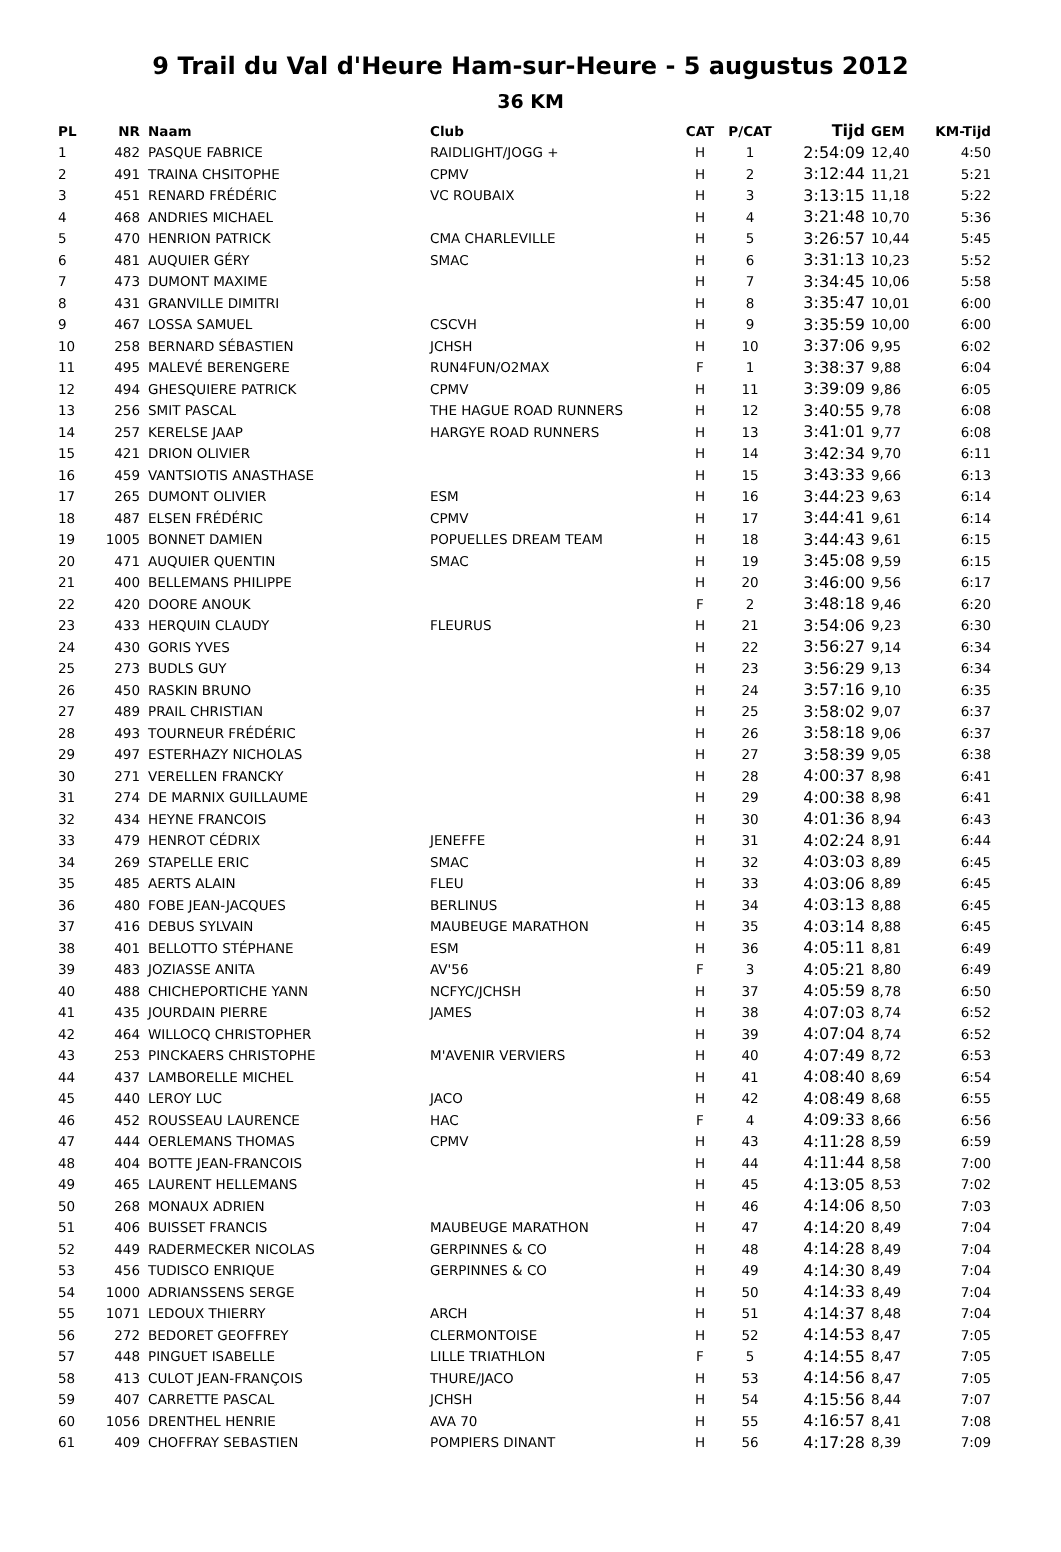9 Trail du Val d'Heure Ham-sur-Heure - 5 augustus 2012
36 KM
| PL | NR | Naam | Club | CAT | P/CAT | Tijd | GEM | KM-Tijd |
| --- | --- | --- | --- | --- | --- | --- | --- | --- |
| 1 | 482 | PASQUE FABRICE | RAIDLIGHT/JOGG + | H | 1 | 2:54:09 | 12,40 | 4:50 |
| 2 | 491 | TRAINA CHSITOPHE | CPMV | H | 2 | 3:12:44 | 11,21 | 5:21 |
| 3 | 451 | RENARD FRÉDÉRIC | VC ROUBAIX | H | 3 | 3:13:15 | 11,18 | 5:22 |
| 4 | 468 | ANDRIES MICHAEL | | H | 4 | 3:21:48 | 10,70 | 5:36 |
| 5 | 470 | HENRION PATRICK | CMA CHARLEVILLE | H | 5 | 3:26:57 | 10,44 | 5:45 |
| 6 | 481 | AUQUIER GÉRY | SMAC | H | 6 | 3:31:13 | 10,23 | 5:52 |
| 7 | 473 | DUMONT MAXIME | | H | 7 | 3:34:45 | 10,06 | 5:58 |
| 8 | 431 | GRANVILLE DIMITRI | | H | 8 | 3:35:47 | 10,01 | 6:00 |
| 9 | 467 | LOSSA SAMUEL | CSCVH | H | 9 | 3:35:59 | 10,00 | 6:00 |
| 10 | 258 | BERNARD SÉBASTIEN | JCHSH | H | 10 | 3:37:06 | 9,95 | 6:02 |
| 11 | 495 | MALEVÉ BERENGERE | RUN4FUN/O2MAX | F | 1 | 3:38:37 | 9,88 | 6:04 |
| 12 | 494 | GHESQUIERE PATRICK | CPMV | H | 11 | 3:39:09 | 9,86 | 6:05 |
| 13 | 256 | SMIT PASCAL | THE HAGUE ROAD RUNNERS | H | 12 | 3:40:55 | 9,78 | 6:08 |
| 14 | 257 | KERELSE JAAP | HARGYE ROAD RUNNERS | H | 13 | 3:41:01 | 9,77 | 6:08 |
| 15 | 421 | DRION OLIVIER | | H | 14 | 3:42:34 | 9,70 | 6:11 |
| 16 | 459 | VANTSIOTIS ANASTHASE | | H | 15 | 3:43:33 | 9,66 | 6:13 |
| 17 | 265 | DUMONT OLIVIER | ESM | H | 16 | 3:44:23 | 9,63 | 6:14 |
| 18 | 487 | ELSEN FRÉDÉRIC | CPMV | H | 17 | 3:44:41 | 9,61 | 6:14 |
| 19 | 1005 | BONNET DAMIEN | POPUELLES DREAM TEAM | H | 18 | 3:44:43 | 9,61 | 6:15 |
| 20 | 471 | AUQUIER QUENTIN | SMAC | H | 19 | 3:45:08 | 9,59 | 6:15 |
| 21 | 400 | BELLEMANS PHILIPPE | | H | 20 | 3:46:00 | 9,56 | 6:17 |
| 22 | 420 | DOORE ANOUK | | F | 2 | 3:48:18 | 9,46 | 6:20 |
| 23 | 433 | HERQUIN CLAUDY | FLEURUS | H | 21 | 3:54:06 | 9,23 | 6:30 |
| 24 | 430 | GORIS YVES | | H | 22 | 3:56:27 | 9,14 | 6:34 |
| 25 | 273 | BUDLS GUY | | H | 23 | 3:56:29 | 9,13 | 6:34 |
| 26 | 450 | RASKIN BRUNO | | H | 24 | 3:57:16 | 9,10 | 6:35 |
| 27 | 489 | PRAIL CHRISTIAN | | H | 25 | 3:58:02 | 9,07 | 6:37 |
| 28 | 493 | TOURNEUR FRÉDÉRIC | | H | 26 | 3:58:18 | 9,06 | 6:37 |
| 29 | 497 | ESTERHAZY NICHOLAS | | H | 27 | 3:58:39 | 9,05 | 6:38 |
| 30 | 271 | VERELLEN FRANCKY | | H | 28 | 4:00:37 | 8,98 | 6:41 |
| 31 | 274 | DE MARNIX GUILLAUME | | H | 29 | 4:00:38 | 8,98 | 6:41 |
| 32 | 434 | HEYNE FRANCOIS | | H | 30 | 4:01:36 | 8,94 | 6:43 |
| 33 | 479 | HENROT CÉDRIX | JENEFFE | H | 31 | 4:02:24 | 8,91 | 6:44 |
| 34 | 269 | STAPELLE ERIC | SMAC | H | 32 | 4:03:03 | 8,89 | 6:45 |
| 35 | 485 | AERTS ALAIN | FLEU | H | 33 | 4:03:06 | 8,89 | 6:45 |
| 36 | 480 | FOBE JEAN-JACQUES | BERLINUS | H | 34 | 4:03:13 | 8,88 | 6:45 |
| 37 | 416 | DEBUS SYLVAIN | MAUBEUGE MARATHON | H | 35 | 4:03:14 | 8,88 | 6:45 |
| 38 | 401 | BELLOTTO STÉPHANE | ESM | H | 36 | 4:05:11 | 8,81 | 6:49 |
| 39 | 483 | JOZIASSE ANITA | AV'56 | F | 3 | 4:05:21 | 8,80 | 6:49 |
| 40 | 488 | CHICHEPORTICHE YANN | NCFYC/JCHSH | H | 37 | 4:05:59 | 8,78 | 6:50 |
| 41 | 435 | JOURDAIN PIERRE | JAMES | H | 38 | 4:07:03 | 8,74 | 6:52 |
| 42 | 464 | WILLOCQ CHRISTOPHER | | H | 39 | 4:07:04 | 8,74 | 6:52 |
| 43 | 253 | PINCKAERS CHRISTOPHE | M'AVENIR VERVIERS | H | 40 | 4:07:49 | 8,72 | 6:53 |
| 44 | 437 | LAMBORELLE MICHEL | | H | 41 | 4:08:40 | 8,69 | 6:54 |
| 45 | 440 | LEROY LUC | JACO | H | 42 | 4:08:49 | 8,68 | 6:55 |
| 46 | 452 | ROUSSEAU LAURENCE | HAC | F | 4 | 4:09:33 | 8,66 | 6:56 |
| 47 | 444 | OERLEMANS THOMAS | CPMV | H | 43 | 4:11:28 | 8,59 | 6:59 |
| 48 | 404 | BOTTE JEAN-FRANCOIS | | H | 44 | 4:11:44 | 8,58 | 7:00 |
| 49 | 465 | LAURENT HELLEMANS | | H | 45 | 4:13:05 | 8,53 | 7:02 |
| 50 | 268 | MONAUX ADRIEN | | H | 46 | 4:14:06 | 8,50 | 7:03 |
| 51 | 406 | BUISSET FRANCIS | MAUBEUGE MARATHON | H | 47 | 4:14:20 | 8,49 | 7:04 |
| 52 | 449 | RADERMECKER NICOLAS | GERPINNES & CO | H | 48 | 4:14:28 | 8,49 | 7:04 |
| 53 | 456 | TUDISCO ENRIQUE | GERPINNES & CO | H | 49 | 4:14:30 | 8,49 | 7:04 |
| 54 | 1000 | ADRIANSSENS SERGE | | H | 50 | 4:14:33 | 8,49 | 7:04 |
| 55 | 1071 | LEDOUX THIERRY | ARCH | H | 51 | 4:14:37 | 8,48 | 7:04 |
| 56 | 272 | BEDORET GEOFFREY | CLERMONTOISE | H | 52 | 4:14:53 | 8,47 | 7:05 |
| 57 | 448 | PINGUET ISABELLE | LILLE TRIATHLON | F | 5 | 4:14:55 | 8,47 | 7:05 |
| 58 | 413 | CULOT JEAN-FRANÇOIS | THURE/JACO | H | 53 | 4:14:56 | 8,47 | 7:05 |
| 59 | 407 | CARRETTE PASCAL | JCHSH | H | 54 | 4:15:56 | 8,44 | 7:07 |
| 60 | 1056 | DRENTHEL HENRIE | AVA 70 | H | 55 | 4:16:57 | 8,41 | 7:08 |
| 61 | 409 | CHOFFRAY SEBASTIEN | POMPIERS DINANT | H | 56 | 4:17:28 | 8,39 | 7:09 |